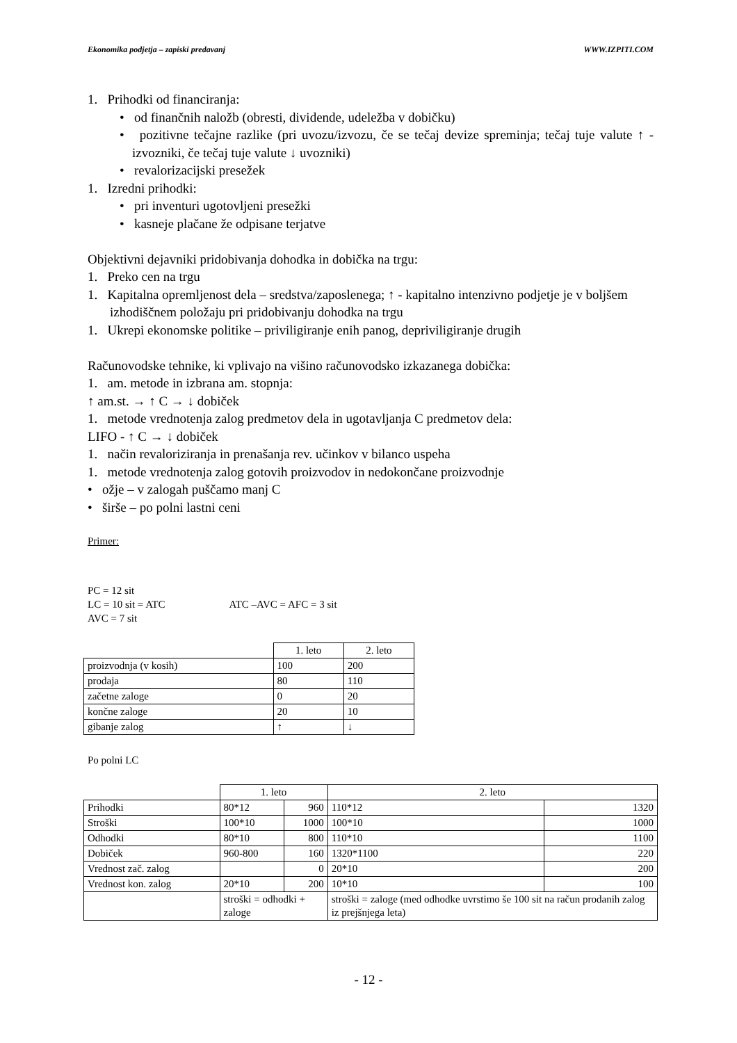Ekonomika podjetja – zapiski predavanj WWW.IZPITI.COM
1. Prihodki od financiranja:
• od finančnih naložb (obresti, dividende, udeležba v dobičku)
• pozitivne tečajne razlike (pri uvozu/izvozu, če se tečaj devize spreminja; tečaj tuje valute ↑ - izvozniki, če tečaj tuje valute ↓ uvozniki)
• revalorizacijski presežek
1. Izredni prihodki:
• pri inventuri ugotovljeni presežki
• kasneje plačane že odpisane terjatve
Objektivni dejavniki pridobivanja dohodka in dobička na trgu:
1. Preko cen na trgu
1. Kapitalna opremljenost dela – sredstva/zaposlenega; ↑ - kapitalno intenzivno podjetje je v boljšem izhodiščnem položaju pri pridobivanju dohodka na trgu
1. Ukrepi ekonomske politike – priviligiranje enih panog, depriviligiranje drugih
Računovodske tehnike, ki vplivajo na višino računovodsko izkazanega dobička:
1. am. metode in izbrana am. stopnja:
↑ am.st. → ↑ C → ↓ dobiček
1. metode vrednotenja zalog predmetov dela in ugotavljanja C predmetov dela:
LIFO - ↑ C → ↓ dobiček
1. način revaloriziranja in prenašanja rev. učinkov v bilanco uspeha
1. metode vrednotenja zalog gotovih proizvodov in nedokončane proizvodnje
• ožje – v zalogah puščamo manj C
• širše – po polni lastni ceni
Primer:
PC = 12 sit
LC = 10 sit = ATC ATC –AVC = AFC = 3 sit
AVC = 7 sit
| | 1. leto | 2. leto |
| proizvodnja (v kosih) | 100 | 200 |
| prodaja | 80 | 110 |
| začetne zaloge | 0 | 20 |
| končne zaloge | 20 | 10 |
| gibanje zalog | ↑ | ↓ |
Po polni LC
| | 1. leto | | 2. leto | |
| Prihodki | 80*12 | 960 | 110*12 | 1320 |
| Stroški | 100*10 | 1000 | 100*10 | 1000 |
| Odhodki | 80*10 | 800 | 110*10 | 1100 |
| Dobiček | 960-800 | 160 | 1320*1100 | 220 |
| Vrednost zač. zalog | | 0 | 20*10 | 200 |
| Vrednost kon. zalog | 20*10 | 200 | 10*10 | 100 |
| | stroški = odhodki + zaloge | | stroški = zaloge (med odhodke uvrstimo še 100 sit na račun prodanih zalog iz prejšnjega leta) | |
- 12 -